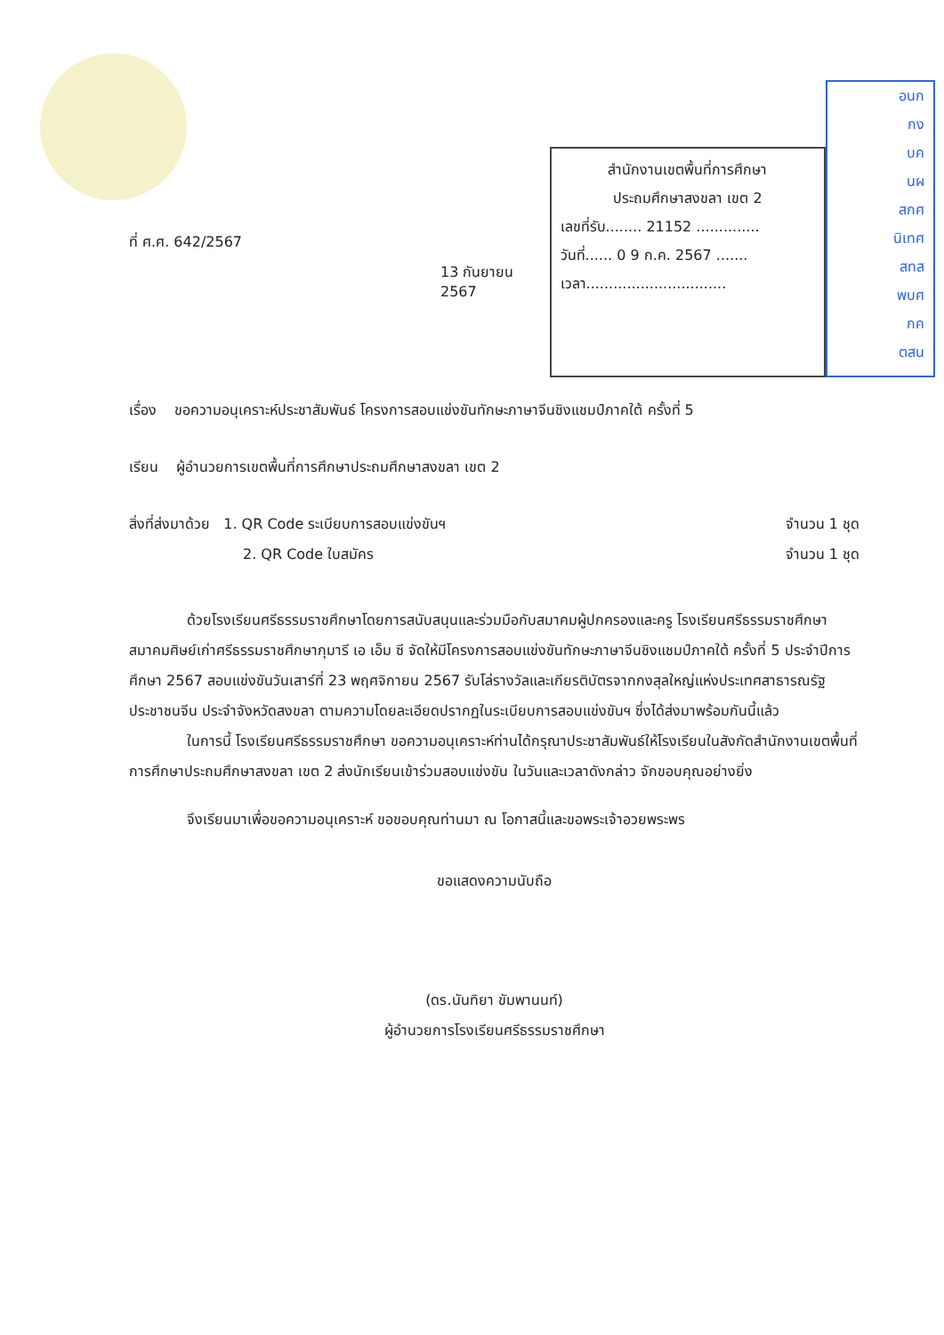ที่ ศ.ศ. 642/2567
13 กันยายน 2567
สำนักงานเขตพื้นที่การศึกษา
ประถมศึกษาสงขลา เขต 2
เลขที่รับ........ 21152 ..............
วันที่...... 0 9 ก.ค. 2567 .......
เวลา...............................
อนก
กง
บค
นผ
สกศ
นิเทศ
สทส
พบศ
กค
ตสน
เรื่อง ขอความอนุเคราะห์ประชาสัมพันธ์ โครงการสอบแข่งขันทักษะภาษาจีนชิงแชมป์ภาคใต้ ครั้งที่ 5
เรียน ผู้อำนวยการเขตพื้นที่การศึกษาประถมศึกษาสงขลา เขต 2
สิ่งที่ส่งมาด้วย 1. QR Code ระเบียบการสอบแข่งขันฯ จำนวน 1 ชุด
2. QR Code ใบสมัคร จำนวน 1 ชุด
ด้วยโรงเรียนศรีธรรมราชศึกษาโดยการสนับสนุนและร่วมมือกับสมาคมผู้ปกครองและครู โรงเรียนศรีธรรมราชศึกษา สมาคมศิษย์เก่าศรีธรรมราชศึกษากุมารี เอ เอ็ม ซี จัดให้มีโครงการสอบแข่งขันทักษะภาษาจีนชิงแชมป์ภาคใต้ ครั้งที่ 5 ประจำปีการศึกษา 2567 สอบแข่งขันวันเสาร์ที่ 23 พฤศจิกายน 2567 รับโล่รางวัลและเกียรติบัตรจากกงสุลใหญ่แห่งประเทศสาธารณรัฐประชาชนจีน ประจำจังหวัดสงขลา ตามความโดยละเอียดปรากฏในระเบียบการสอบแข่งขันฯ ซึ่งได้ส่งมาพร้อมกันนี้แล้ว
ในการนี้ โรงเรียนศรีธรรมราชศึกษา ขอความอนุเคราะห์ท่านได้กรุณาประชาสัมพันธ์ให้โรงเรียนในสังกัดสำนักงานเขตพื้นที่การศึกษาประถมศึกษาสงขลา เขต 2 ส่งนักเรียนเข้าร่วมสอบแข่งขัน ในวันและเวลาดังกล่าว จักขอบคุณอย่างยิ่ง
จึงเรียนมาเพื่อขอความอนุเคราะห์ ขอขอบคุณท่านมา ณ โอกาสนี้และขอพระเจ้าอวยพระพร
ขอแสดงความนับถือ
(ดร.นันทิยา ขัมพานนท์)
ผู้อำนวยการโรงเรียนศรีธรรมราชศึกษา